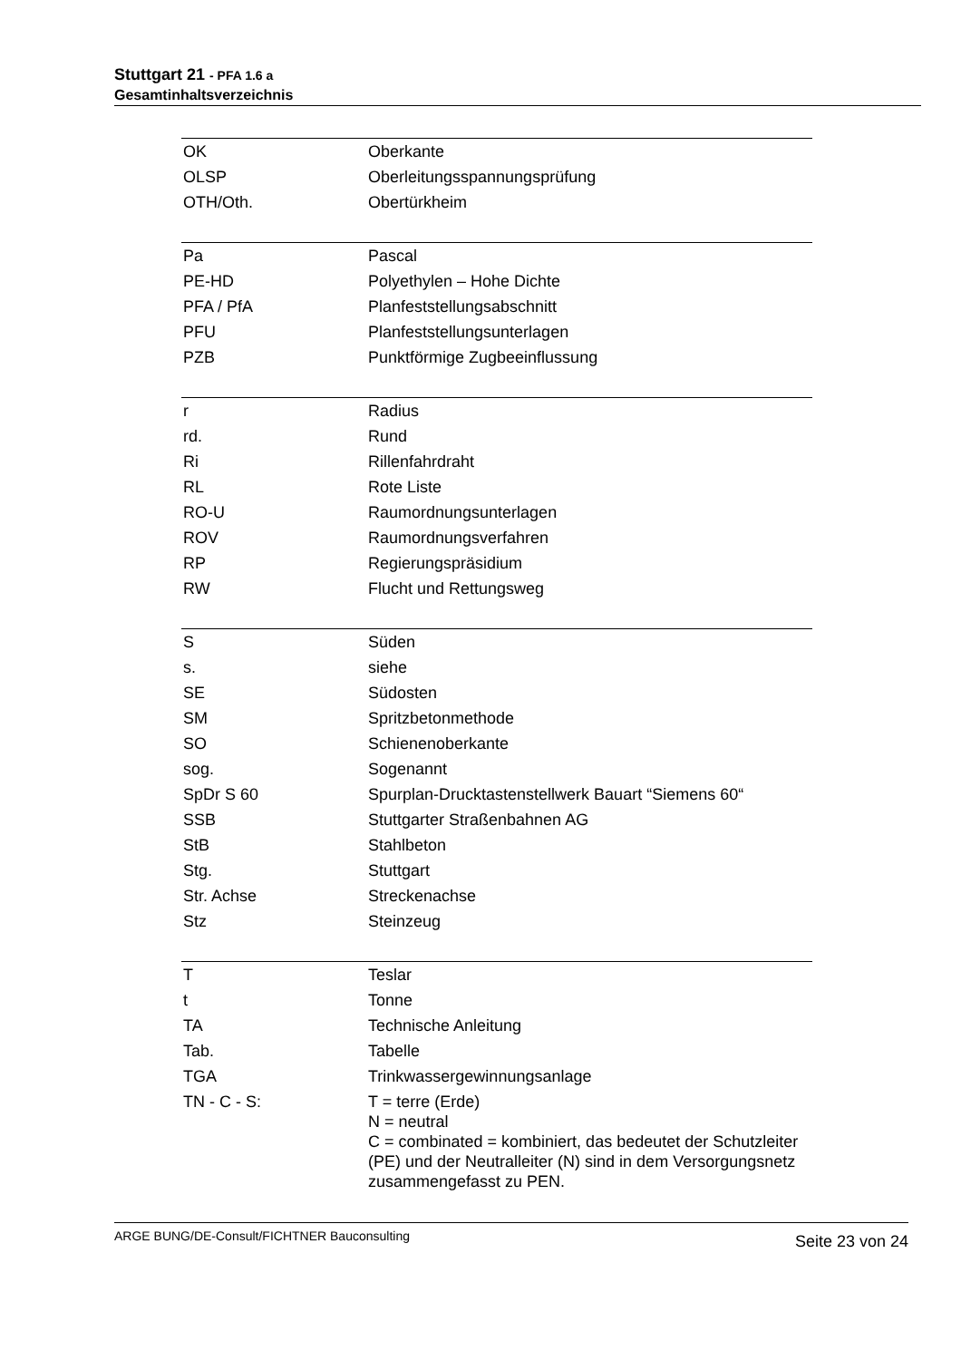Stuttgart 21 - PFA 1.6 a
Gesamtinhaltsverzeichnis
| OK | Oberkante |
| OLSP | Oberleitungsspannungsprüfung |
| OTH/Oth. | Obertürkheim |
| Pa | Pascal |
| PE-HD | Polyethylen – Hohe Dichte |
| PFA / PfA | Planfeststellungsabschnitt |
| PFU | Planfeststellungsunterlagen |
| PZB | Punktförmige Zugbeeinflussung |
| r | Radius |
| rd. | Rund |
| Ri | Rillenfahrdraht |
| RL | Rote Liste |
| RO-U | Raumordnungsunterlagen |
| ROV | Raumordnungsverfahren |
| RP | Regierungspräsidium |
| RW | Flucht und Rettungsweg |
| S | Süden |
| s. | siehe |
| SE | Südosten |
| SM | Spritzbetonmethode |
| SO | Schienenoberkante |
| sog. | Sogenannt |
| SpDr S 60 | Spurplan-Drucktastenstellwerk Bauart “Siemens 60“ |
| SSB | Stuttgarter Straßenbahnen AG |
| StB | Stahlbeton |
| Stg. | Stuttgart |
| Str. Achse | Streckenachse |
| Stz | Steinzeug |
| T | Teslar |
| t | Tonne |
| TA | Technische Anleitung |
| Tab. | Tabelle |
| TGA | Trinkwassergewinnungsanlage |
| TN - C - S: | T = terre (Erde) N = neutral C = combinated = kombiniert, das bedeutet der Schutzleiter (PE) und der Neutralleiter (N) sind in dem Versorgungsnetz zusammengefasst zu PEN. |
ARGE BUNG/DE-Consult/FICHTNER Bauconsulting Seite 23 von 24